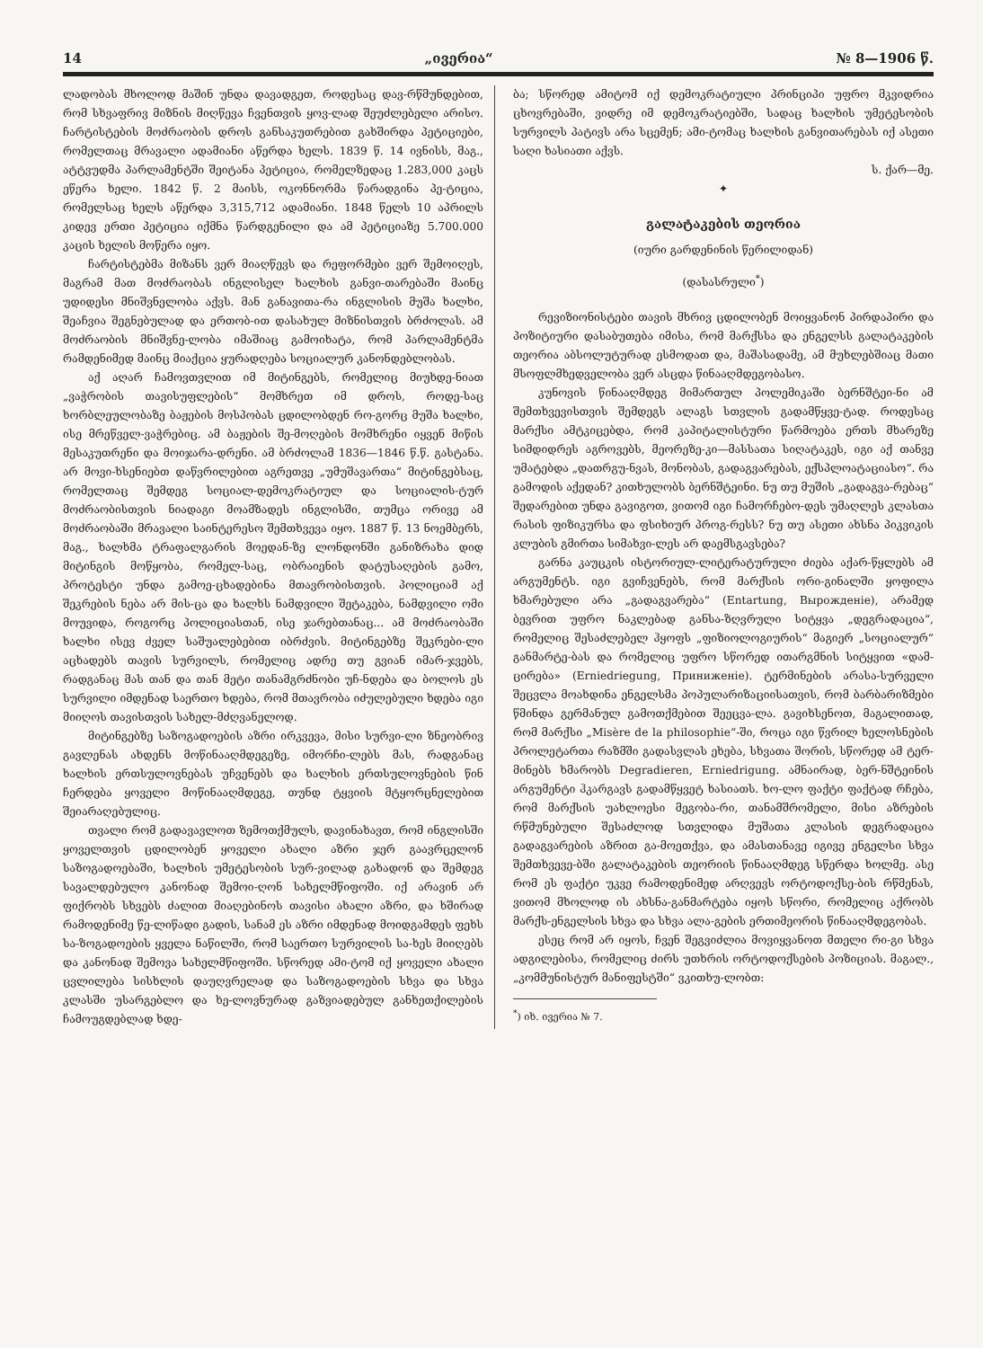14 „ივერია“№ 8—1906 წ.
ლადობას მხოლოდ მაშინ უნდა დავადგეთ, როდესაც დავ-რწმუნდებით, რომ სხვაფრივ მიზნის მიღწევა ჩვენთვის ყოვ-ლად შეუძლებელი არისო. ჩარტისტების მოძრაობის დროს განსაკუთრებით გახშირდა პეტიციები, რომელთაც მრავალი ადამიანი აწერდა ხელს. 1839 წ. 14 ივნისს, მაგ., ატტვუდმა პარლამენტში შეიტანა პეტიცია, რომელზედაც 1.283,000 კაცს ეწერა ხელი. 1842 წ. 2 მაისს, ოკონნორმა წარადგინა პე-ტიცია, რომელსაც ხელს აწერდა 3,315,712 ადამიანი. 1848 წელს 10 აპრილს კიდევ ერთი პეტიცია იქმნა წარდგენილი და ამ პეტიციაზე 5.700.000 კაცის ხელის მოწერა იყო.
ჩარტისტებმა მიზანს ვერ მიაღწევს და რეფორმები ვერ შემოიღეს, მაგრამ მათ მოძრაობას ინგლისელ ხალხის განვი-თარებაში მაინც უდიდესი მნიშვნელობა აქვს. მან განავითა-რა ინგლისის მუშა ხალხი, შეაჩვია შეგნებულად და ერთობ-ით დასახულ მიზნისთვის ბრძოლას. ამ მოძრაობის მნიშვნე-ლობა იმაშიაც გამოიხატა, რომ პარლამენტმა რამდენიმედ მაინც მიაქცია ყურადღება სოციალურ კანონდებლობას.
აქ აღარ ჩამოვთვლით იმ მიტინგებს, რომელიც მიუხდე-ნიათ „ვაჭრობის თავისუფლების“ მომხრეთ იმ დროს, როდე-საც ხორბლეულობაზე ბაჟების მოსპობას ცდილობდენ რო-გორც მუშა ხალხი, ისე მრეწველ-ვაჭრებიც. ამ ბაჟების შე-მოღების მომხრენი იყვენ მიწის მესაკუთრენი და მოიჯარა-დრენი. ამ ბრძოლამ 1836—1846 წ.წ. გასტანა. არ მოვი-ხსენიებთ დაწვრილებით აგრეთვე „უმუშავართა“ მიტინგებსაც, რომელთაც შემდეგ სოციალ-დემოკრატიულ და სოციალის-ტურ მოძრაობისთვის ნიადაგი მოამზადეს ინგლისში, თუმცა ორივე ამ მოძრაობაში მრავალი საინტერესო შემთხვევა იყო. 1887 წ. 13 ნოემბერს, მაგ., ხალხმა ტრაფალგარის მოედან-ზე ლონდონში განიზრახა დიდ მიტინგის მოწყობა, რომელ-საც, ობრაიენის დატუსაღების გამო, პროტესტი უნდა გამოე-ცხადებინა მთავრობისთვის. პოლიციამ აქ შეკრების ნება არ მის-ცა და ხალხს ნამდვილი შეტაკება, ნამდვილი ომი მოუვიდა, როგორც პოლიციასთან, ისე ჯარებთანაც... ამ მოძრაობაში ხალხი ისევ ძველ საშუალებებით იბრძვის. მიტინგებზე შეკრები-ლი აცხადებს თავის სურვილს, რომელიც ადრე თუ გვიან იმარ-ჯვებს, რადგანაც მას თან და თან მეტი თანამგრძნობი უჩ-ნდება და ბოლოს ეს სურვილი იმდენად საერთო ხდება, რომ მთავრობა იძულებული ხდება იგი მიიღოს თავისთვის სახელ-მძღვანელოდ.
მიტინგებზე საზოგადოების აზრი ირკვევა, მისი სურვი-ლი ზნეობრივ გავლენას ახდენს მოწინააღმდეგეზე, იმორჩი-ლებს მას, რადგანაც ხალხის ერთსულოვნებას უჩვენებს და ხალხის ერთსულოვნების წინ ჩერდება ყოველი მოწინააღმდეგე, თუნდ ტყვიის მტყორცნელებით შეიარაღებულიც.
თვალი რომ გადავავლოთ ზემოთქმულს, დავინახავთ, რომ ინგლისში ყოველთვის ცდილობენ ყოველი ახალი აზრი ჯერ გაავრცელონ საზოგადოებაში, ხალხის უმეტესობის სურ-ვილად გახადონ და შემდეგ სავალდებულო კანონად შემოი-ღონ სახელმწიფოში. იქ არავინ არ ფიქრობს სხვებს ძალით მიაღებინოს თავისი ახალი აზრი, და ხშირად რამოდენიმე წე-ლიწადი გადის, სანამ ეს აზრი იმდენად მოიდგამდეს ფეხს სა-ზოგადოების ყველა ნაწილში, რომ საერთო სურვილის სა-ხეს მიიღებს და კანონად შემოვა სახელმწიფოში. სწორედ ამი-ტომ იქ ყოველი ახალი ცვლილება სისხლის დაუღვრელად და საზოგადოების სხვა და სხვა კლასში უსარგებლო და ხე-ლოვნურად გაზვიადებულ განხეთქილების ჩამოუგდებლად ხდე-
ბა; სწორედ ამიტომ იქ დემოკრატიული პრინციპი უფრო მკვიდრია ცხოვრებაში, ვიდრე იმ დემოკრატიებში, სადაც ხალხის უმეტესობის სურვილს პატივს არა სცემენ; ამი-ტომაც ხალხის განვითარებას იქ ასეთი საღი ხასიათი აქვს.
ს. ქარ—მე.
✦
გალატაკების თეორია
(იური გარდენინის წერილიდან)
(დასასრული<sup>*</sup>)
რევიზიონისტები თავის მხრივ ცდილობენ მოიყვანონ პირდაპირი და პოზიტიური დასაბუთება იმისა, რომ მარქსსა და ენგელსს გალატაკების თეორია აბსოლუტურად ესმოდათ და, მაშასადამე, ამ მუხლებშიაც მათი მსოფლმხედველობა ვერ ასცდა წინააღმდეგობასო.
კუნოვის წინააღმდეგ მიმართულ პოლემიკაში ბერნშტეი-ნი ამ შემთხვევისთვის შემდეგს ალაგს სთვლის გადამწყვე-ტად. როდესაც მარქსი ამტკიცებდა, რომ კაპიტალისტური წარმოება ერთს მხარეზე სიმდიდრეს აგროვებს, მეორეზე-კი—მასსათა სიღატაკეს, იგი აქ თანვე უმატებდა „დათრგუ-ნვას, მონობას, გადაგვარებას, ექსპლოატაციასო“. რა გამოდის აქედან? კითხულობს ბერნშტეინი. ნუ თუ მუშის „გადაგვა-რებაც“ შედარებით უნდა გავიგოთ, ვითომ იგი ჩამორჩებო-დეს უმაღლეს კლასთა რასის ფიზიკურსა და ფსიხიურ პროგ-რესს? ნუ თუ ასეთი ახსნა პიკვიკის კლუბის გმირთა სიმახვი-ლეს არ დაემსგავსება?
გარნა კაუცკის ისტორიულ-ლიტერატურული ძიება აქარ-წყლებს ამ არგუმენტს. იგი გვიჩვენებს, რომ მარქსის ორი-გინალში ყოფილა ხმარებული არა „გადაგვარება“ (Entartung, Вырожденіе), არამედ ბევრით უფრო ნაკლებად განსა-ზღვრული სიტყვა „დეგრადაცია“, რომელიც შესაძლებელ ჰყოფს „ფიზიოლოგიურის“ მაგიერ „სოციალურ“ განმარტე-ბას და რომელიც უფრო სწორედ ითარგმნის სიტყვით «დამ-ცირება» (Erniedriegung, Приниженіе). ტერმინების არასა-სურველი შეცვლა მოახდინა ენგელსმა პოპულარიზაციისათვის, რომ ბარბარიზმები წმინდა გერმანულ გამოთქმებით შეეცვა-ლა. გავიხსენოთ, მაგალითად, რომ მარქსი „Misère de la philosophie“-ში, როცა იგი წვრილ ხელოსნების პროლეტართა რაზმში გადასვლას ეხება, სხვათა შორის, სწორედ ამ ტერ-მინებს ხმარობს Degradieren, Erniedrigung. ამნაირად, ბერ-ნშტეინის არგუმენტი ჰკარგავს გადამწყვეტ ხასიათს. ხო-ლო ფაქტი ფაქტად რჩება, რომ მარქსის უახლოესი მეგობა-რი, თანამშრომელი, მისი აზრების რწმუნებული შესაძლოდ სთვლიდა მუშათა კლასის დეგრადაცია გადაგვარების აზრით გა-მოეთქვა, და ამასთანავე იგივე ენგელსი სხვა შემთხვევე-ბში გალატაკების თეორიის წინააღმდეგ სწერდა ხოლმე. ასე რომ ეს ფაქტი უკვე რამოდენიმედ არღვევს ორტოდოქსე-ბის რწმენას, ვითომ მხოლოდ ის ახსნა-განმარტება იყოს სწორი, რომელიც აქრობს მარქს-ენგელსის სხვა და სხვა ალა-გების ერთიმეორის წინააღმდეგობას.
ესეც რომ არ იყოს, ჩვენ შეგვიძლია მოვიყვანოთ მთელი რი-გი სხვა ადგილებისა, რომელიც ძირს უთხრის ორტოდოქსების პოზიციას. მაგალ., „კომმუნისტურ მანიფესტში“ ვკითხუ-ლობთ:
<sup>*</sup>) იხ. ივერია № 7.